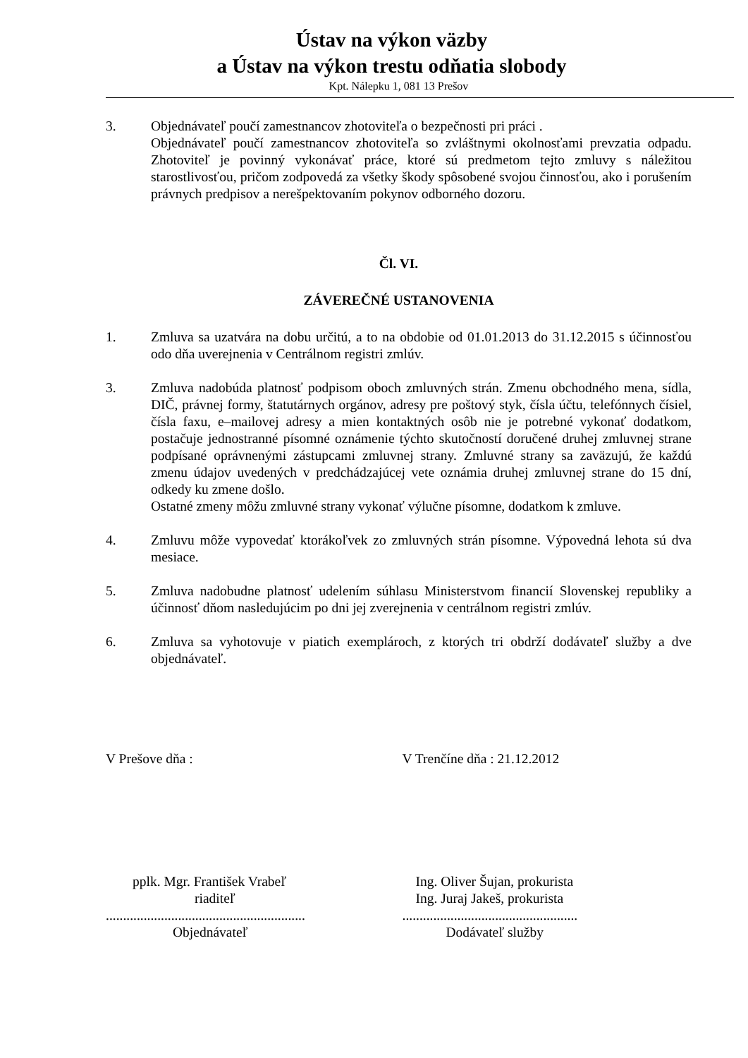Ústav na výkon väzby
a Ústav na výkon trestu odňatia slobody
Kpt. Nálepku 1, 081 13 Prešov
3. Objednávateľ poučí zamestnancov zhotoviteľa o bezpečnosti pri práci .
Objednávateľ poučí zamestnancov zhotoviteľa so zvláštnymi okolnosťami prevzatia odpadu. Zhotoviteľ je povinný vykonávať práce, ktoré sú predmetom tejto zmluvy s náležitou starostlivosťou, pričom zodpovedá za všetky škody spôsobené svojou činnosťou, ako i porušením právnych predpisov a nerešpektovaním pokynov odborného dozoru.
Čl. VI.
ZÁVEREČNÉ USTANOVENIA
1. Zmluva sa uzatvára na dobu určitú, a to na obdobie od 01.01.2013 do 31.12.2015 s účinnosťou odo dňa uverejnenia v Centrálnom registri zmlúv.
3. Zmluva nadobúda platnosť podpisom oboch zmluvných strán. Zmenu obchodného mena, sídla, DIČ, právnej formy, štatutárnych orgánov, adresy pre poštový styk, čísla účtu, telefónnych čísiel, čísla faxu, e–mailovej adresy a mien kontaktných osôb nie je potrebné vykonať dodatkom, postačuje jednostranné písomné oznámenie týchto skutočností doručené druhej zmluvnej strane podpísané oprávnenými zástupcami zmluvnej strany. Zmluvné strany sa zaväzujú, že každú zmenu údajov uvedených v predchádzajúcej vete oznámia druhej zmluvnej strane do 15 dní, odkedy ku zmene došlo.
Ostatné zmeny môžu zmluvné strany vykonať výlučne písomne, dodatkom k zmluve.
4. Zmluvu môže vypovedať ktorákoľvek zo zmluvných strán písomne. Výpovedná lehota sú dva mesiace.
5. Zmluva nadobudne platnosť udelením súhlasu Ministerstvom financií Slovenskej republiky a účinnosť dňom nasledujúcim po dni jej zverejnenia v centrálnom registri zmlúv.
6. Zmluva sa vyhotovuje v piatich exemplároch, z ktorých tri obdrží dodávateľ služby a dve objednávateľ.
V Prešove dňa : V Trenčíne dňa : 21.12.2012
pplk. Mgr. František Vrabeľ
riaditeľ
Ing. Oliver Šujan, prokurista
Ing. Juraj Jakeš, prokurista
..........................................................
Objednávateľ
...................................................
Dodávateľ služby